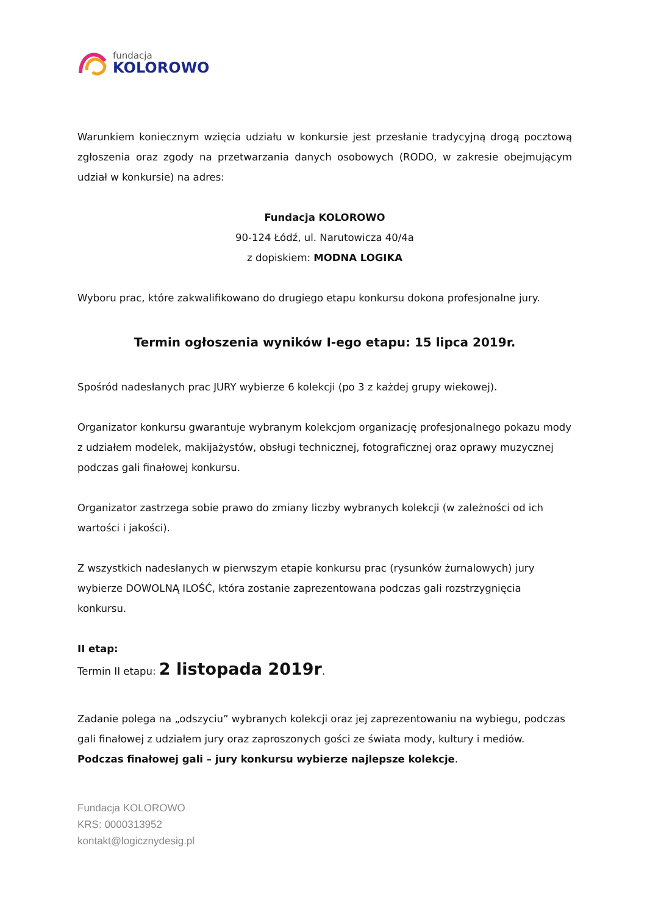fundacja
KOLOROWO
Warunkiem koniecznym wzięcia udziału w konkursie jest przesłanie tradycyjną drogą pocztową zgłoszenia oraz zgody na przetwarzania danych osobowych (RODO, w zakresie obejmującym udział w konkursie) na adres:
Fundacja KOLOROWO
90-124 Łódź, ul. Narutowicza 40/4a
z dopiskiem: MODNA LOGIKA
Wyboru prac, które zakwalifikowano do drugiego etapu konkursu dokona profesjonalne jury.
Termin ogłoszenia wyników I-ego etapu: 15 lipca 2019r.
Spośród nadesłanych prac JURY wybierze 6 kolekcji (po 3 z każdej grupy wiekowej).
Organizator konkursu gwarantuje wybranym kolekcjom organizację profesjonalnego pokazu mody z udziałem modelek, makijażystów, obsługi technicznej, fotograficznej oraz oprawy muzycznej podczas gali finałowej konkursu.
Organizator zastrzega sobie prawo do zmiany liczby wybranych kolekcji (w zależności od ich wartości i jakości).
Z wszystkich nadesłanych w pierwszym etapie konkursu prac (rysunków żurnalowych) jury wybierze DOWOLNĄ ILOŚĆ, która zostanie zaprezentowana podczas gali rozstrzygnięcia konkursu.
II etap:
Termin II etapu: 2 listopada 2019r.
Zadanie polega na „odszyciu” wybranych kolekcji oraz jej zaprezentowaniu na wybiegu, podczas gali finałowej z udziałem jury oraz zaproszonych gości ze świata mody, kultury i mediów. Podczas finałowej gali – jury konkursu wybierze najlepsze kolekcje.
Fundacja KOLOROWO
KRS: 0000313952
kontakt@logicznydesig.pl